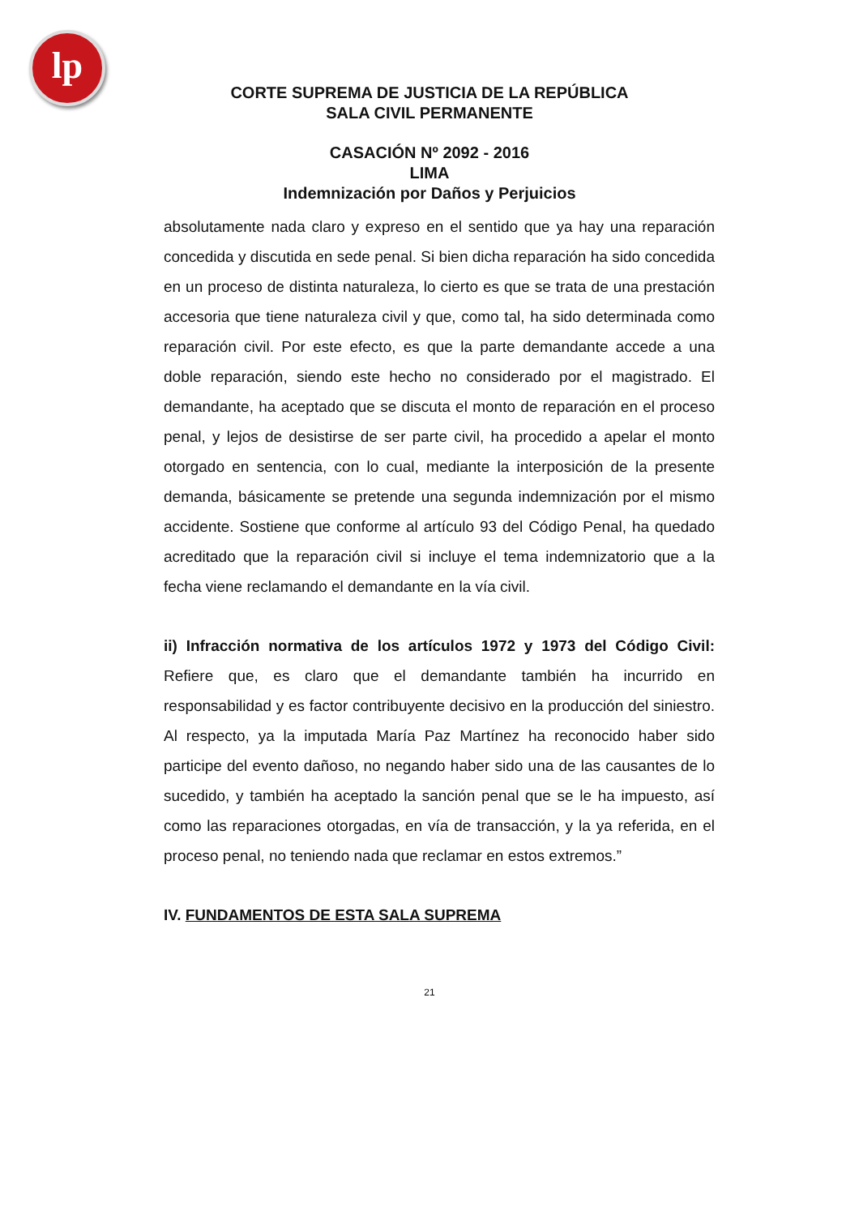lp
CORTE SUPREMA DE JUSTICIA DE LA REPÚBLICA
SALA CIVIL PERMANENTE
CASACIÓN Nº 2092 - 2016
LIMA
Indemnización por Daños y Perjuicios
absolutamente nada claro y expreso en el sentido que ya hay una reparación concedida y discutida en sede penal. Si bien dicha reparación ha sido concedida en un proceso de distinta naturaleza, lo cierto es que se trata de una prestación accesoria que tiene naturaleza civil y que, como tal, ha sido determinada como reparación civil. Por este efecto, es que la parte demandante accede a una doble reparación, siendo este hecho no considerado por el magistrado. El demandante, ha aceptado que se discuta el monto de reparación en el proceso penal, y lejos de desistirse de ser parte civil, ha procedido a apelar el monto otorgado en sentencia, con lo cual, mediante la interposición de la presente demanda, básicamente se pretende una segunda indemnización por el mismo accidente. Sostiene que conforme al artículo 93 del Código Penal, ha quedado acreditado que la reparación civil si incluye el tema indemnizatorio que a la fecha viene reclamando el demandante en la vía civil.
ii) Infracción normativa de los artículos 1972 y 1973 del Código Civil: Refiere que, es claro que el demandante también ha incurrido en responsabilidad y es factor contribuyente decisivo en la producción del siniestro. Al respecto, ya la imputada María Paz Martínez ha reconocido haber sido participe del evento dañoso, no negando haber sido una de las causantes de lo sucedido, y también ha aceptado la sanción penal que se le ha impuesto, así como las reparaciones otorgadas, en vía de transacción, y la ya referida, en el proceso penal, no teniendo nada que reclamar en estos extremos.”
IV. FUNDAMENTOS DE ESTA SALA SUPREMA
21